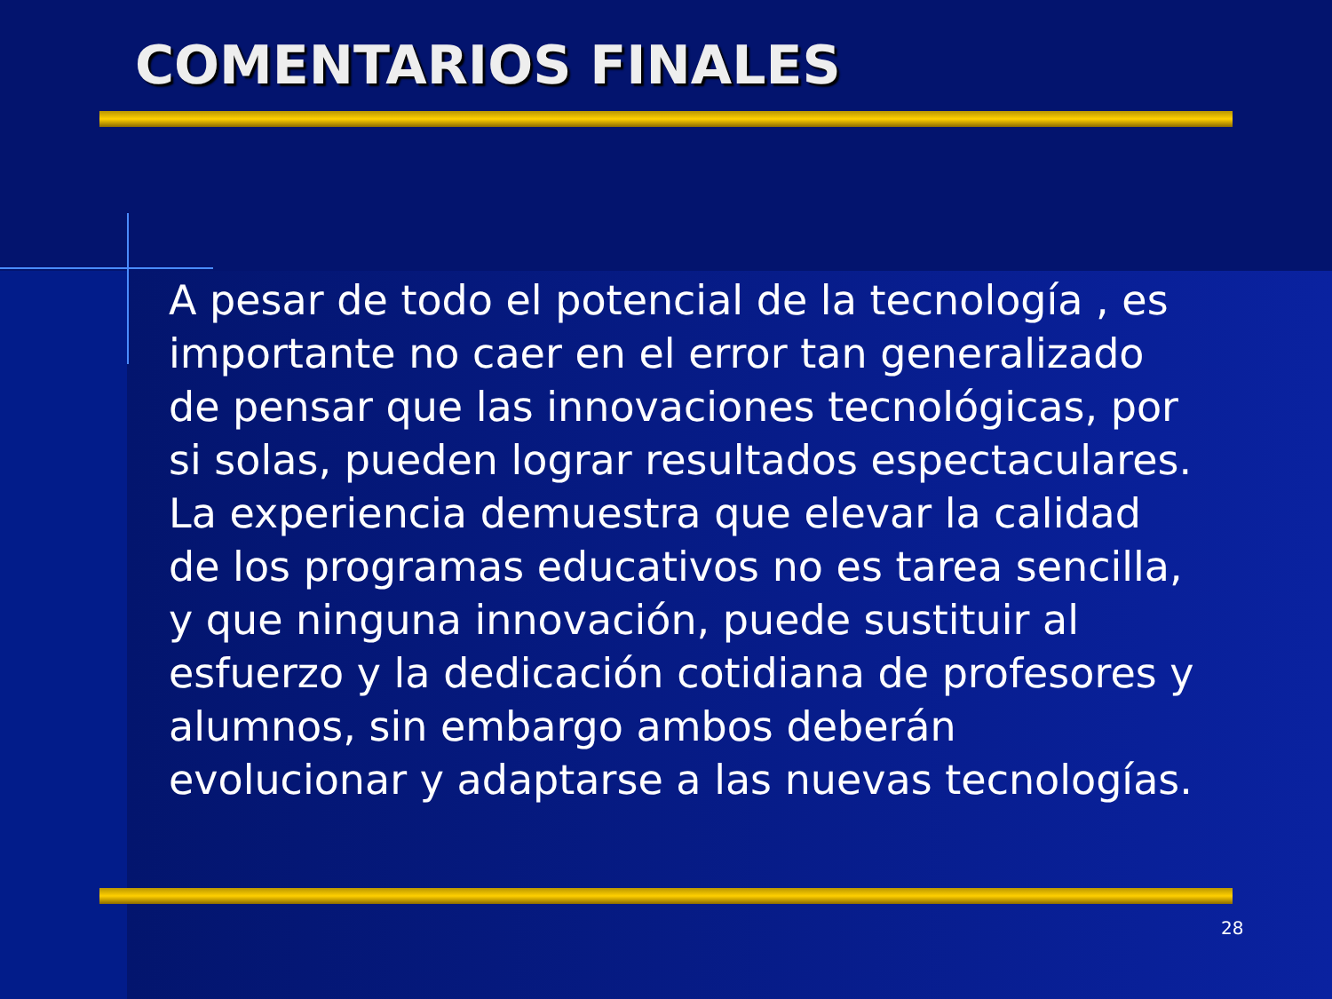COMENTARIOS FINALES
A pesar de todo el potencial de la tecnología , es importante no caer en el error tan generalizado de pensar que las innovaciones tecnológicas, por si solas, pueden lograr resultados espectaculares. La experiencia demuestra que elevar la calidad de los programas educativos no es tarea sencilla, y que ninguna innovación, puede sustituir al esfuerzo y la dedicación cotidiana de profesores y alumnos, sin embargo ambos deberán evolucionar y adaptarse a las nuevas tecnologías.
28